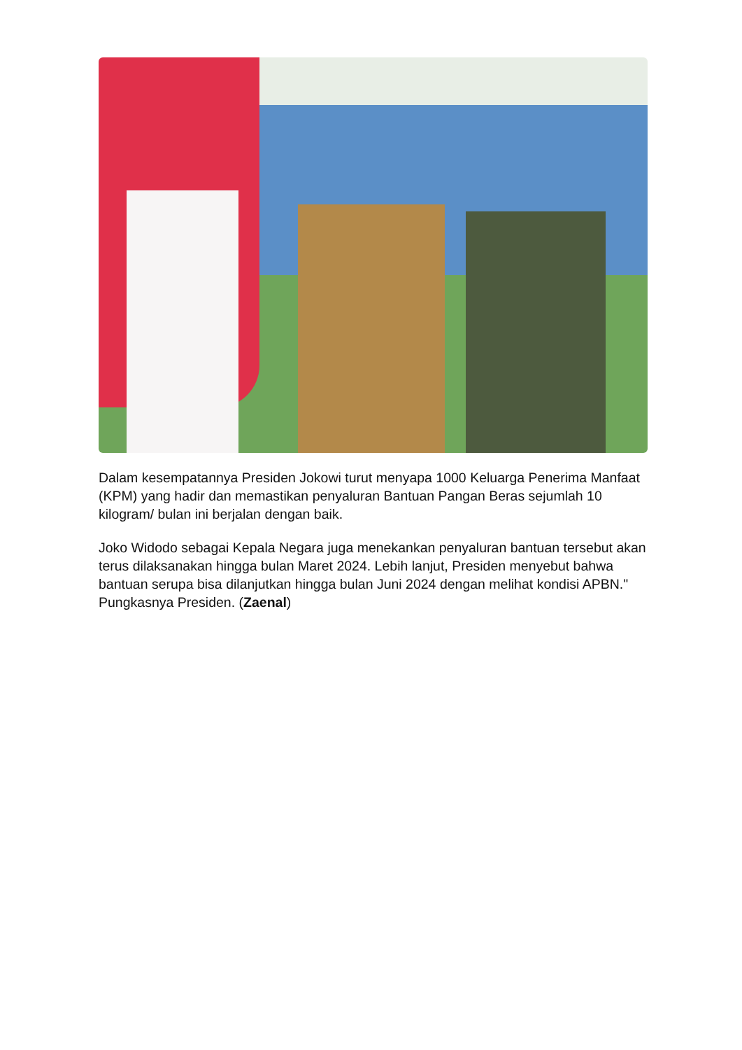Dalam kesempatannya Presiden Jokowi turut menyapa 1000 Keluarga Penerima Manfaat (KPM) yang hadir dan memastikan penyaluran Bantuan Pangan Beras sejumlah 10 kilogram/ bulan ini berjalan dengan baik.
Joko Widodo sebagai Kepala Negara juga menekankan penyaluran bantuan tersebut akan terus dilaksanakan hingga bulan Maret 2024. Lebih lanjut, Presiden menyebut bahwa bantuan serupa bisa dilanjutkan hingga bulan Juni 2024 dengan melihat kondisi APBN." Pungkasnya Presiden. (Zaenal)